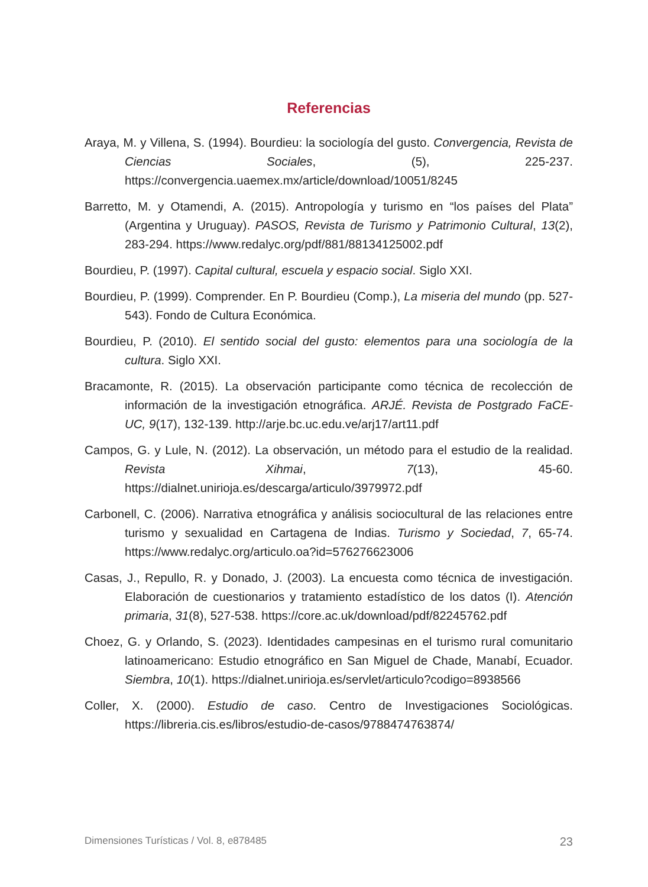Referencias
Araya, M. y Villena, S. (1994). Bourdieu: la sociología del gusto. Convergencia, Revista de Ciencias Sociales, (5), 225-237. https://convergencia.uaemex.mx/article/download/10051/8245
Barretto, M. y Otamendi, A. (2015). Antropología y turismo en “los países del Plata” (Argentina y Uruguay). PASOS, Revista de Turismo y Patrimonio Cultural, 13(2), 283-294. https://www.redalyc.org/pdf/881/88134125002.pdf
Bourdieu, P. (1997). Capital cultural, escuela y espacio social. Siglo XXI.
Bourdieu, P. (1999). Comprender. En P. Bourdieu (Comp.), La miseria del mundo (pp. 527-543). Fondo de Cultura Económica.
Bourdieu, P. (2010). El sentido social del gusto: elementos para una sociología de la cultura. Siglo XXI.
Bracamonte, R. (2015). La observación participante como técnica de recolección de información de la investigación etnográfica. ARJÉ. Revista de Postgrado FaCE-UC, 9(17), 132-139. http://arje.bc.uc.edu.ve/arj17/art11.pdf
Campos, G. y Lule, N. (2012). La observación, un método para el estudio de la realidad. Revista Xihmai, 7(13), 45-60. https://dialnet.unirioja.es/descarga/articulo/3979972.pdf
Carbonell, C. (2006). Narrativa etnográfica y análisis sociocultural de las relaciones entre turismo y sexualidad en Cartagena de Indias. Turismo y Sociedad, 7, 65-74. https://www.redalyc.org/articulo.oa?id=576276623006
Casas, J., Repullo, R. y Donado, J. (2003). La encuesta como técnica de investigación. Elaboración de cuestionarios y tratamiento estadístico de los datos (I). Atención primaria, 31(8), 527-538. https://core.ac.uk/download/pdf/82245762.pdf
Choez, G. y Orlando, S. (2023). Identidades campesinas en el turismo rural comunitario latinoamericano: Estudio etnográfico en San Miguel de Chade, Manabí, Ecuador. Siembra, 10(1). https://dialnet.unirioja.es/servlet/articulo?codigo=8938566
Coller, X. (2000). Estudio de caso. Centro de Investigaciones Sociológicas. https://libreria.cis.es/libros/estudio-de-casos/9788474763874/
Dimensiones Turísticas / Vol. 8, e878485 23